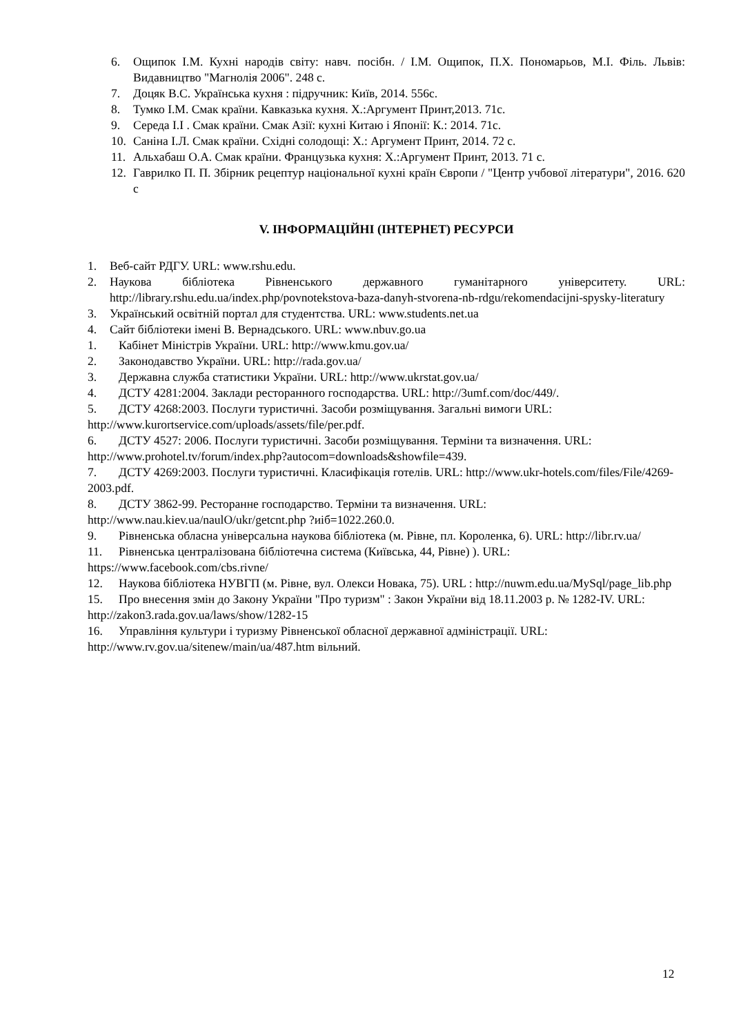6. Ощипок І.М. Кухні народів світу: навч. посібн. / І.М. Ощипок, П.Х. Пономарьов, М.І. Філь. Львів: Видавництво "Магнолія 2006". 248 с.
7. Доцяк В.С. Українська кухня : підручник: Київ, 2014. 556с.
8. Тумко І.М. Смак країни. Кавказька кухня. Х.:Аргумент Принт,2013. 71с.
9. Середа І.І . Смак країни. Смак Азії: кухні Китаю і Японії: К.: 2014. 71с.
10. Саніна І.Л. Смак країни. Східні солодощі: Х.: Аргумент Принт, 2014. 72 с.
11. Альхабаш О.А. Смак країни. Французька кухня: Х.:Аргумент Принт, 2013. 71 с.
12. Гаврилко П. П. Збірник рецептур національної кухні країн Європи / "Центр учбової літератури", 2016. 620 с
V. ІНФОРМАЦІЙНІ (ІНТЕРНЕТ) РЕСУРСИ
1. Веб-сайт РДГУ. URL: www.rshu.edu.
2. Наукова бібліотека Рівненського державного гуманітарного університету. URL: http://library.rshu.edu.ua/index.php/povnotekstova-baza-danyh-stvorena-nb-rdgu/rekomendacijni-spysky-literatury
3. Український освітній портал для студентства. URL: www.students.net.ua
4. Сайт бібліотеки імені В. Вернадського. URL: www.nbuv.go.ua
1. Кабінет Міністрів України. URL: http://www.kmu.gov.ua/
2. Законодавство України. URL: http://rada.gov.ua/
3. Державна служба статистики України. URL: http://www.ukrstat.gov.ua/
4. ДСТУ 4281:2004. Заклади ресторанного господарства. URL: http://3umf.com/doc/449/.
5. ДСТУ 4268:2003. Послуги туристичні. Засоби розміщування. Загальні вимоги URL: http://www.kurortservice.com/uploads/assets/file/per.pdf.
6. ДСТУ 4527: 2006. Послуги туристичні. Засоби розміщування. Терміни та визначення. URL: http://www.prohotel.tv/forum/index.php?autocom=downloads&showfile=439.
7. ДСТУ 4269:2003. Послуги туристичні. Класифікація готелів. URL: http://www.ukr-hotels.com/files/File/4269-2003.pdf.
8. ДСТУ 3862-99. Ресторанне господарство. Терміни та визначення. URL: http://www.nau.kiev.ua/naulO/ukr/getcnt.php ?иіб=1022.260.0.
9. Рівненська обласна універсальна наукова бібліотека (м. Рівне, пл. Короленка, 6). URL: http://libr.rv.ua/
11. Рівненська централізована бібліотечна система (Київська, 44, Рівне) ). URL: https://www.facebook.com/cbs.rivne/
12. Наукова бібліотека НУВГП (м. Рівне, вул. Олекси Новака, 75). URL : http://nuwm.edu.ua/MySql/page_lib.php
15. Про внесення змін до Закону України "Про туризм" : Закон України від 18.11.2003 р. № 1282-IV. URL: http://zakon3.rada.gov.ua/laws/show/1282-15
16. Управління культури і туризму Рівненської обласної державної адміністрації. URL: http://www.rv.gov.ua/sitenew/main/ua/487.htm вільний.
12